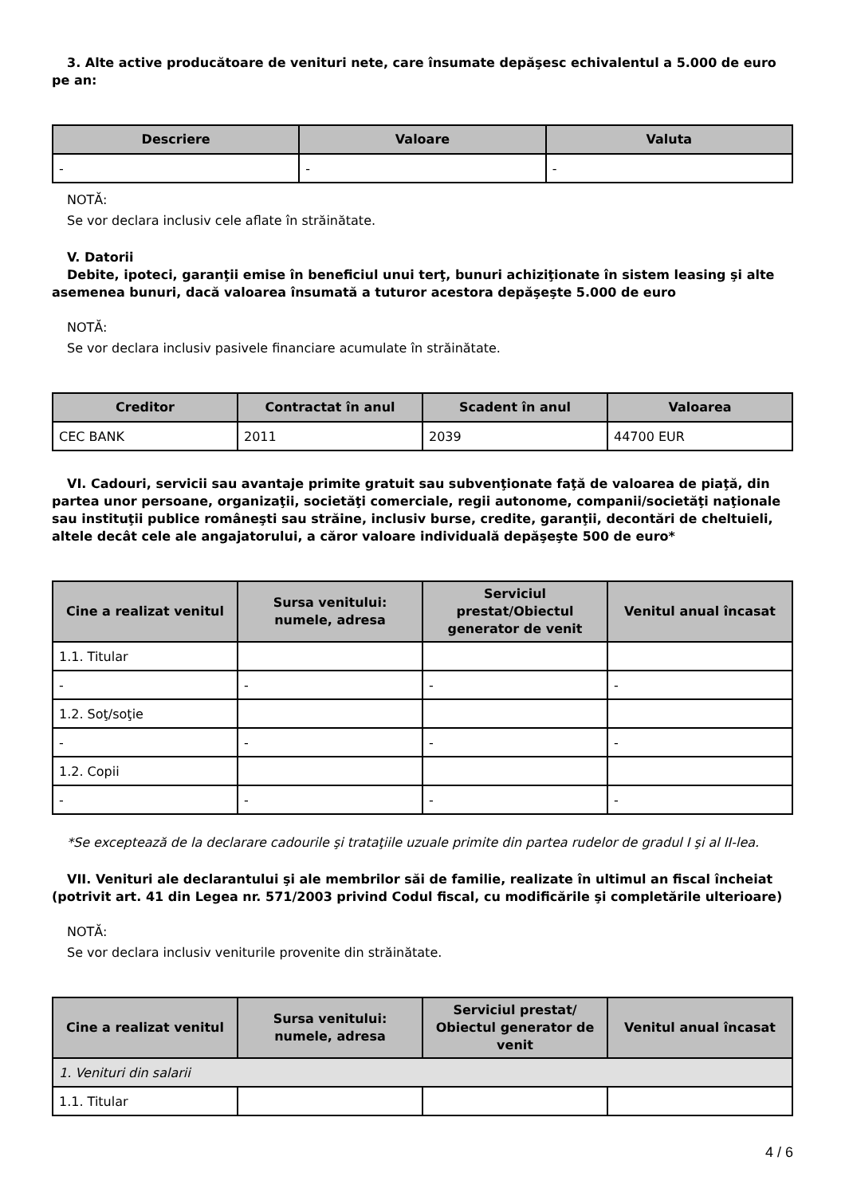3. Alte active producătoare de venituri nete, care însumate depăşesc echivalentul a 5.000 de euro pe an:
| Descriere | Valoare | Valuta |
| --- | --- | --- |
| - | - | - |
NOTĂ:
Se vor declara inclusiv cele aflate în străinătate.
V. Datorii
Debite, ipoteci, garanţii emise în beneficiul unui terţ, bunuri achiziţionate în sistem leasing şi alte asemenea bunuri, dacă valoarea însumată a tuturor acestora depăşeşte 5.000 de euro
NOTĂ:
Se vor declara inclusiv pasivele financiare acumulate în străinătate.
| Creditor | Contractat în anul | Scadent în anul | Valoarea |
| --- | --- | --- | --- |
| CEC BANK | 2011 | 2039 | 44700 EUR |
VI. Cadouri, servicii sau avantaje primite gratuit sau subvenţionate faţă de valoarea de piaţă, din partea unor persoane, organizaţii, societăţi comerciale, regii autonome, companii/societăţi naţionale sau instituţii publice româneşti sau străine, inclusiv burse, credite, garanţii, decontări de cheltuieli, altele decât cele ale angajatorului, a căror valoare individuală depăşeşte 500 de euro*
| Cine a realizat venitul | Sursa venitului: numele, adresa | Serviciul prestat/Obiectul generator de venit | Venitul anual încasat |
| --- | --- | --- | --- |
| 1.1. Titular | | | |
| - | - | - | - |
| 1.2. Soţ/soţie | | | |
| - | - | - | - |
| 1.2. Copii | | | |
| - | - | - | - |
*Se exceptează de la declarare cadourile şi trataţiile uzuale primite din partea rudelor de gradul I şi al II-lea.
VII. Venituri ale declarantului şi ale membrilor săi de familie, realizate în ultimul an fiscal încheiat (potrivit art. 41 din Legea nr. 571/2003 privind Codul fiscal, cu modificările şi completările ulterioare)
NOTĂ:
Se vor declara inclusiv veniturile provenite din străinătate.
| Cine a realizat venitul | Sursa venitului: numele, adresa | Serviciul prestat/ Obiectul generator de venit | Venitul anual încasat |
| --- | --- | --- | --- |
| 1. Venituri din salarii | | | |
| 1.1. Titular | | | |
4 / 6